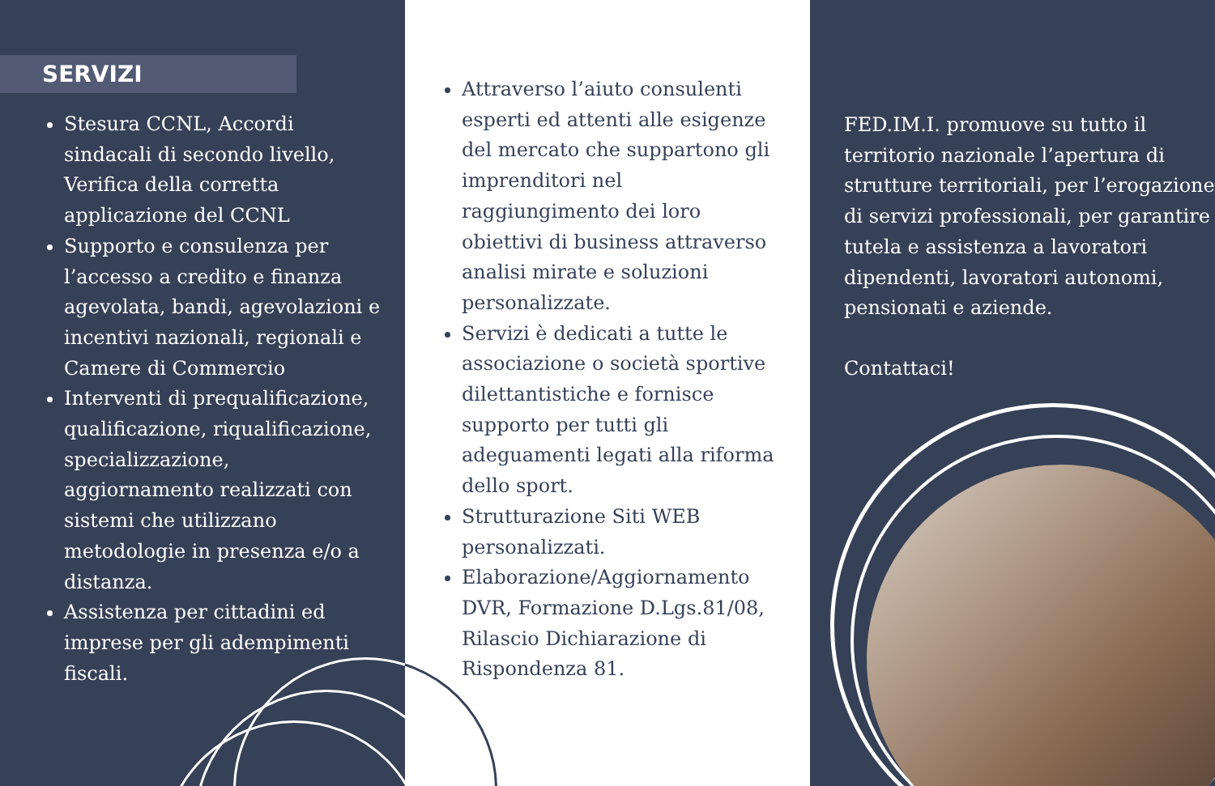SERVIZI
Stesura CCNL, Accordi sindacali di secondo livello, Verifica della corretta applicazione del CCNL
Supporto e consulenza per l’accesso a credito e finanza agevolata, bandi, agevolazioni e incentivi nazionali, regionali e Camere di Commercio
Interventi di prequalificazione, qualificazione, riqualificazione, specializzazione, aggiornamento realizzati con sistemi che utilizzano metodologie in presenza e/o a distanza.
Assistenza per cittadini ed imprese per gli adempimenti fiscali.
Attraverso l’aiuto consulenti esperti ed attenti alle esigenze del mercato che suppartono gli imprenditori nel raggiungimento dei loro obiettivi di business attraverso analisi mirate e soluzioni personalizzate.
Servizi è dedicati a tutte le associazione o società sportive dilettantistiche e fornisce supporto per tutti gli adeguamenti legati alla riforma dello sport.
Strutturazione Siti WEB personalizzati.
Elaborazione/Aggiornamento DVR, Formazione D.Lgs.81/08, Rilascio Dichiarazione di Rispondenza 81.
FED.IM.I. promuove su tutto il territorio nazionale l’apertura di strutture territoriali, per l’erogazione di servizi professionali, per garantire tutela e assistenza a lavoratori dipendenti, lavoratori autonomi, pensionati e aziende.
Contattaci!